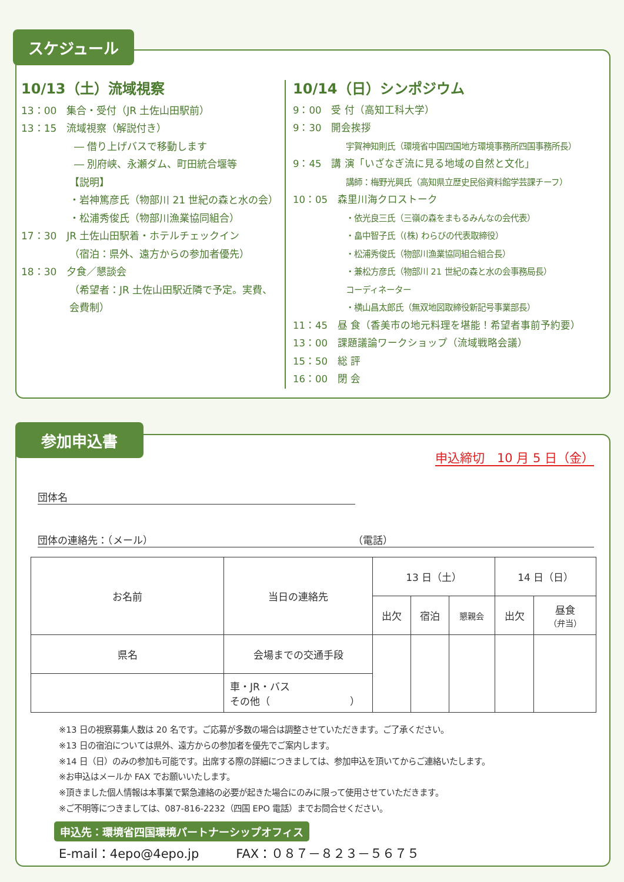10/13（土）流域視察
13：00　集合・受付（JR 土佐山田駅前）
13：15　流域視察（解説付き）
― 借り上げバスで移動します
― 別府峡、永瀬ダム、町田統合堰等
【説明】
・岩神篤彦氏（物部川 21 世紀の森と水の会）
・松浦秀俊氏（物部川漁業協同組合）
17：30　JR 土佐山田駅着・ホテルチェックイン
（宿泊：県外、遠方からの参加者優先）
18：30　夕食／懇談会
（希望者：JR 土佐山田駅近隣で予定。実費、会費制）
10/14（日）シンポジウム
9：00　受 付（高知工科大学）
9：30　開会挨拶
宇賀神知則氏（環境省中国四国地方環境事務所四国事務所長）
9：45　講 演「いざなぎ流に見る地域の自然と文化」
講師：梅野光興氏（高知県立歴史民俗資料館学芸課チーフ）
10：05　森里川海クロストーク
・依光良三氏（三嶺の森をまもるみんなの会代表）
・畠中智子氏（(株) わらびの代表取締役）
・松浦秀俊氏（物部川漁業協同組合組合長）
・兼松方彦氏（物部川 21 世紀の森と水の会事務局長）
コーディネーター
・横山昌太郎氏（無双地図取締役新記号事業部長）
11：45　昼 食（香美市の地元料理を堪能！希望者事前予約要）
13：00　課題議論ワークショップ（流域戦略会議）
15：50　総 評
16：00　閉 会
スケジュール
申込締切　10 月 5 日（金）
団体名
団体の連絡先：（メール） （電話）
| お名前 | 当日の連絡先 | 13 日（土） | | | 14 日（日） | |
| | | 出欠 | 宿泊 | 懇親会 | 出欠 | 昼食 （弁当） |
| 県名 | 会場までの交通手段 | | | | | |
| | 車・JR・バス その他（ ） | | | | | |
※13 日の視察募集人数は 20 名です。ご応募が多数の場合は調整させていただきます。ご了承ください。
※13 日の宿泊については県外、遠方からの参加者を優先でご案内します。
※14 日（日）のみの参加も可能です。出席する際の詳細につきましては、参加申込を頂いてからご連絡いたします。
※お申込はメールか FAX でお願いいたします。
※頂きました個人情報は本事業で緊急連絡の必要が起きた場合にのみに限って使用させていただきます。
※ご不明等につきましては、087-816-2232（四国 EPO 電話）までお問合せください。
申込先：環境省四国環境パートナーシップオフィス
E-mail：4epo@4epo.jp　　　FAX：０８７－８２３－５６７５
参加申込書